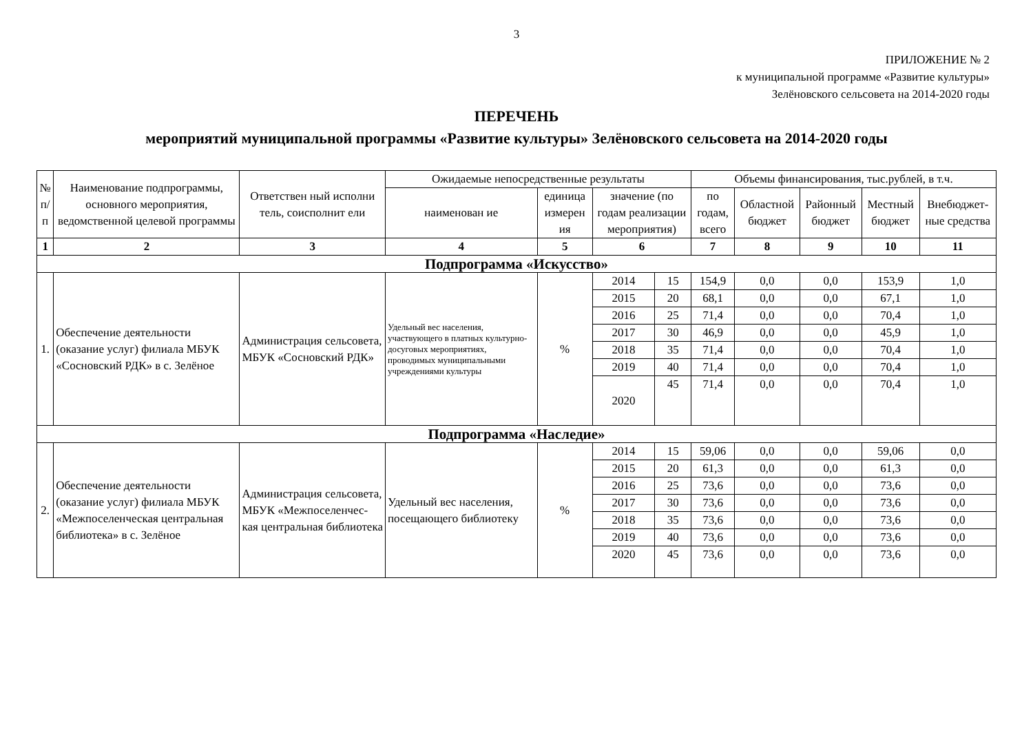3
ПРИЛОЖЕНИЕ № 2
к муниципальной программе «Развитие культуры»
Зелёновского сельсовета на 2014-2020 годы
ПЕРЕЧЕНЬ
мероприятий муниципальной программы «Развитие культуры» Зелёновского сельсовета на 2014-2020 годы
| № п/п | Наименование подпрограммы, основного мероприятия, ведомственной целевой программы | Ответствен ный исполни тель, соисполнит ели | Ожидаемые непосредственные результаты | | | | Объемы финансирования, тыс.рублей, в т.ч. | | | | |
| --- | --- | --- | --- | --- | --- | --- | --- | --- | --- | --- | --- |
| | | | наименован ие | единица измерен ия | значение (по годам реализации мероприятия) | | по годам, всего | Областной бюджет | Районный бюджет | Местный бюджет | Внебюджет-ные средства |
| 1 | 2 | 3 | 4 | 5 | 6 | | 7 | 8 | 9 | 10 | 11 |
| Подпрограмма «Искусство» | | | | | | | | | | | |
| 1. | Обеспечение деятельности (оказание услуг) филиала МБУК «Сосновский РДК» в с. Зелёное | Администрация сельсовета, МБУК «Сосновский РДК» | Удельный вес населения, участвующего в платных культурно-досуговых мероприятиях, проводимых муниципальными учреждениями культуры | % | 2014 | 15 | 154,9 | 0,0 | 0,0 | 153,9 | 1,0 |
| | | | | | 2015 | 20 | 68,1 | 0,0 | 0,0 | 67,1 | 1,0 |
| | | | | | 2016 | 25 | 71,4 | 0,0 | 0,0 | 70,4 | 1,0 |
| | | | | | 2017 | 30 | 46,9 | 0,0 | 0,0 | 45,9 | 1,0 |
| | | | | | 2018 | 35 | 71,4 | 0,0 | 0,0 | 70,4 | 1,0 |
| | | | | | 2019 | 40 | 71,4 | 0,0 | 0,0 | 70,4 | 1,0 |
| | | | | | 2020 | 45 | 71,4 | 0,0 | 0,0 | 70,4 | 1,0 |
| Подпрограмма «Наследие» | | | | | | | | | | | |
| 2. | Обеспечение деятельности (оказание услуг) филиала МБУК «Межпоселенческая центральная библиотека» в с. Зелёное | Администрация сельсовета, МБУК «Межпоселенчес-кая центральная библиотека | Удельный вес населения, посещающего библиотеку | % | 2014 | 15 | 59,06 | 0,0 | 0,0 | 59,06 | 0,0 |
| | | | | | 2015 | 20 | 61,3 | 0,0 | 0,0 | 61,3 | 0,0 |
| | | | | | 2016 | 25 | 73,6 | 0,0 | 0,0 | 73,6 | 0,0 |
| | | | | | 2017 | 30 | 73,6 | 0,0 | 0,0 | 73,6 | 0,0 |
| | | | | | 2018 | 35 | 73,6 | 0,0 | 0,0 | 73,6 | 0,0 |
| | | | | | 2019 | 40 | 73,6 | 0,0 | 0,0 | 73,6 | 0,0 |
| | | | | | 2020 | 45 | 73,6 | 0,0 | 0,0 | 73,6 | 0,0 |